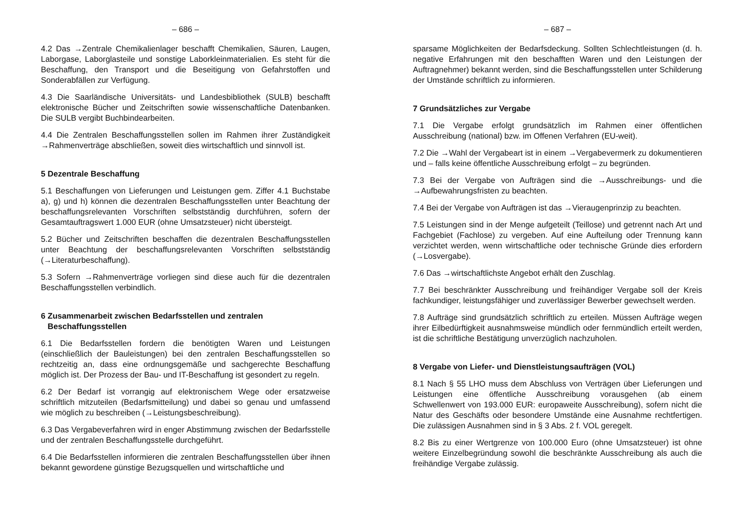– 686 –
4.2 Das →Zentrale Chemikalienlager beschafft Chemikalien, Säuren, Laugen, Laborgase, Laborglasteile und sonstige Laborkleinmaterialien. Es steht für die Beschaffung, den Transport und die Beseitigung von Gefahrstoffen und Sonderabfällen zur Verfügung.
4.3 Die Saarländische Universitäts- und Landesbibliothek (SULB) beschafft elektronische Bücher und Zeitschriften sowie wissenschaftliche Datenbanken. Die SULB vergibt Buchbindearbeiten.
4.4 Die Zentralen Beschaffungsstellen sollen im Rahmen ihrer Zuständigkeit →Rahmenverträge abschließen, soweit dies wirtschaftlich und sinnvoll ist.
5 Dezentrale Beschaffung
5.1 Beschaffungen von Lieferungen und Leistungen gem. Ziffer 4.1 Buchstabe a), g) und h) können die dezentralen Beschaffungsstellen unter Beachtung der beschaffungsrelevanten Vorschriften selbstständig durchführen, sofern der Gesamtauftragswert 1.000 EUR (ohne Umsatzsteuer) nicht übersteigt.
5.2 Bücher und Zeitschriften beschaffen die dezentralen Beschaffungsstellen unter Beachtung der beschaffungsrelevanten Vorschriften selbstständig (→Literaturbeschaffung).
5.3 Sofern →Rahmenverträge vorliegen sind diese auch für die dezentralen Beschaffungsstellen verbindlich.
6 Zusammenarbeit zwischen Bedarfsstellen und zentralen
Beschaffungsstellen
6.1 Die Bedarfsstellen fordern die benötigten Waren und Leistungen (einschließlich der Bauleistungen) bei den zentralen Beschaffungsstellen so rechtzeitig an, dass eine ordnungsgemäße und sachgerechte Beschaffung möglich ist. Der Prozess der Bau- und IT-Beschaffung ist gesondert zu regeln.
6.2 Der Bedarf ist vorrangig auf elektronischem Wege oder ersatzweise schriftlich mitzuteilen (Bedarfsmitteilung) und dabei so genau und umfassend wie möglich zu beschreiben (→Leistungsbeschreibung).
6.3 Das Vergabeverfahren wird in enger Abstimmung zwischen der Bedarfsstelle und der zentralen Beschaffungsstelle durchgeführt.
6.4 Die Bedarfsstellen informieren die zentralen Beschaffungsstellen über ihnen bekannt gewordene günstige Bezugsquellen und wirtschaftliche und
– 687 –
sparsame Möglichkeiten der Bedarfsdeckung. Sollten Schlechtleistungen (d. h. negative Erfahrungen mit den beschafften Waren und den Leistungen der Auftragnehmer) bekannt werden, sind die Beschaffungsstellen unter Schilderung der Umstände schriftlich zu informieren.
7 Grundsätzliches zur Vergabe
7.1 Die Vergabe erfolgt grundsätzlich im Rahmen einer öffentlichen Ausschreibung (national) bzw. im Offenen Verfahren (EU-weit).
7.2 Die →Wahl der Vergabeart ist in einem →Vergabevermerk zu dokumentieren und – falls keine öffentliche Ausschreibung erfolgt – zu begründen.
7.3 Bei der Vergabe von Aufträgen sind die →Ausschreibungs- und die →Aufbewahrungsfristen zu beachten.
7.4 Bei der Vergabe von Aufträgen ist das →Vieraugenprinzip zu beachten.
7.5 Leistungen sind in der Menge aufgeteilt (Teillose) und getrennt nach Art und Fachgebiet (Fachlose) zu vergeben. Auf eine Aufteilung oder Trennung kann verzichtet werden, wenn wirtschaftliche oder technische Gründe dies erfordern (→Losvergabe).
7.6 Das →wirtschaftlichste Angebot erhält den Zuschlag.
7.7 Bei beschränkter Ausschreibung und freihändiger Vergabe soll der Kreis fachkundiger, leistungsfähiger und zuverlässiger Bewerber gewechselt werden.
7.8 Aufträge sind grundsätzlich schriftlich zu erteilen. Müssen Aufträge wegen ihrer Eilbedürftigkeit ausnahmsweise mündlich oder fernmündlich erteilt werden, ist die schriftliche Bestätigung unverzüglich nachzuholen.
8 Vergabe von Liefer- und Dienstleistungsaufträgen (VOL)
8.1 Nach § 55 LHO muss dem Abschluss von Verträgen über Lieferungen und Leistungen eine öffentliche Ausschreibung vorausgehen (ab einem Schwellenwert von 193.000 EUR: europaweite Ausschreibung), sofern nicht die Natur des Geschäfts oder besondere Umstände eine Ausnahme rechtfertigen. Die zulässigen Ausnahmen sind in § 3 Abs. 2 f. VOL geregelt.
8.2 Bis zu einer Wertgrenze von 100.000 Euro (ohne Umsatzsteuer) ist ohne weitere Einzelbegründung sowohl die beschränkte Ausschreibung als auch die freihändige Vergabe zulässig.